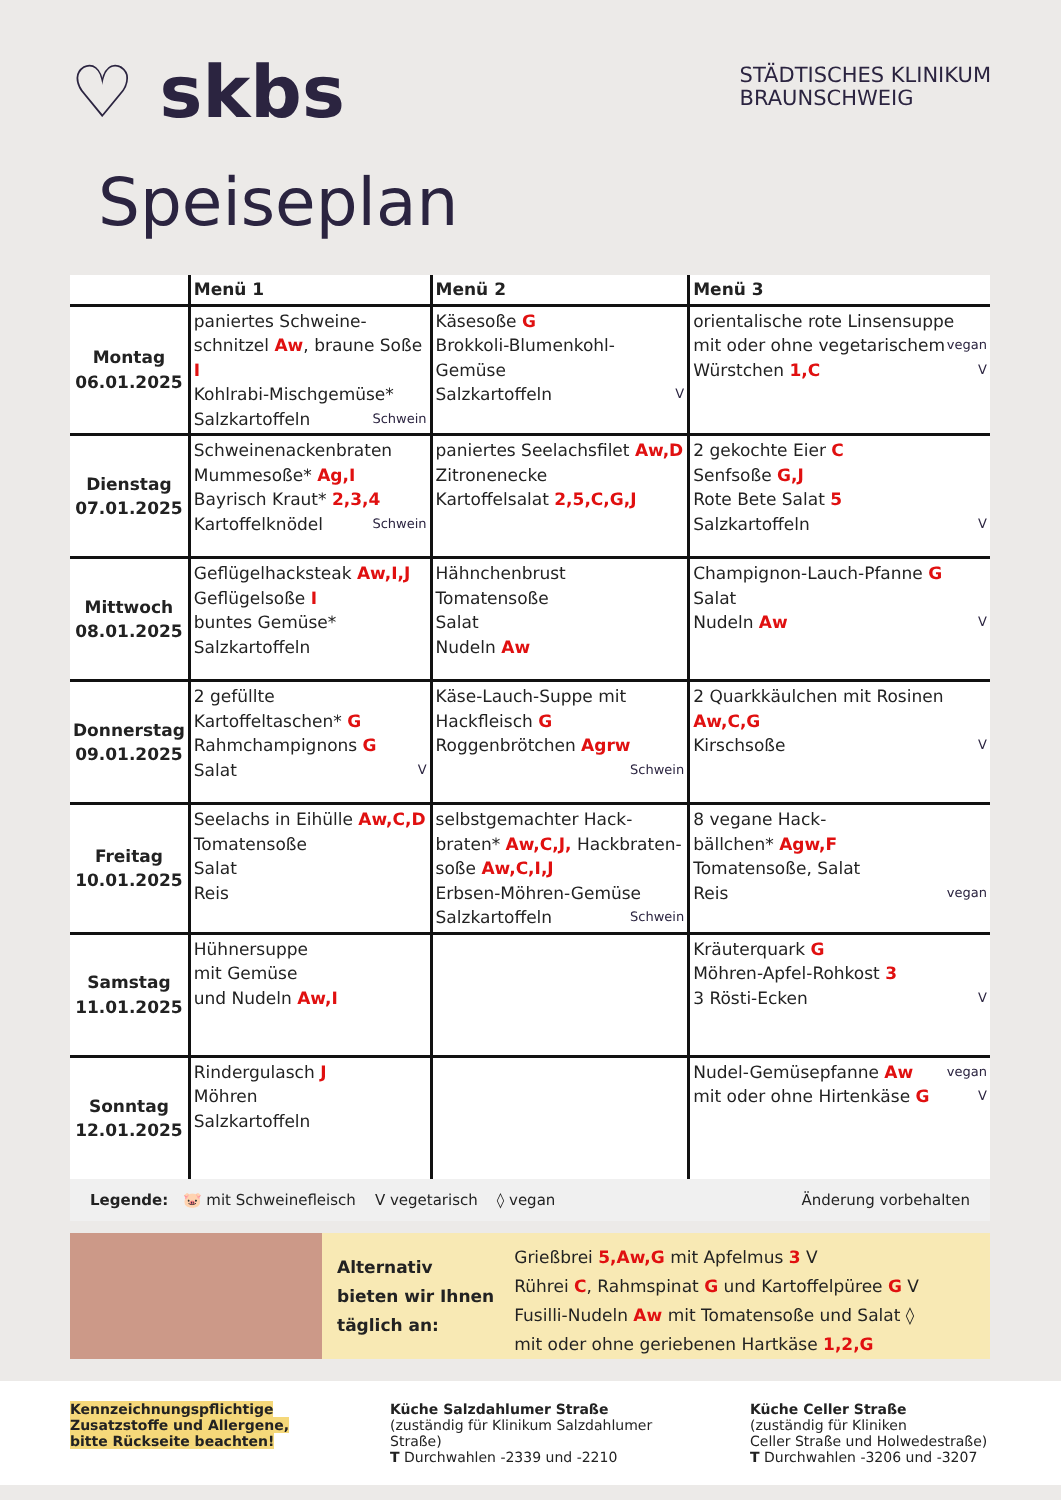STÄDTISCHES KLINIKUM
BRAUNSCHWEIG
♡ skbs
Speiseplan
| | Menü 1 | Menü 2 | Menü 3 |
| --- | --- | --- | --- |
| Montag 06.01.2025 | paniertes Schweine- schnitzel Aw , braune Soße I Kohlrabi-Mischgemüse* Salzkartoffeln Schwein | Käsesoße G Brokkoli-Blumenkohl-Gemüse Salzkartoffeln V | orientalische rote Linsensuppe vegan mit oder ohne vegetarischem Würstchen 1,C V |
| Dienstag 07.01.2025 | Schweinenackenbraten Mummesoße* Ag,I Bayrisch Kraut* 2,3,4 Kartoffelknödel Schwein | paniertes Seelachsfilet Aw,D Zitronenecke Kartoffelsalat 2,5,C,G,J | 2 gekochte Eier C Senfsoße G,J Rote Bete Salat 5 Salzkartoffeln V |
| Mittwoch 08.01.2025 | Geflügelhacksteak Aw,I,J Geflügelsoße I buntes Gemüse* Salzkartoffeln | Hähnchenbrust Tomatensoße Salat Nudeln Aw | Champignon-Lauch-Pfanne G Salat Nudeln Aw V |
| Donnerstag 09.01.2025 | 2 gefüllte Kartoffeltaschen* G Rahmchampignons G Salat V | Käse-Lauch-Suppe mit Hackfleisch G Roggenbrötchen Agrw Schwein | 2 Quarkkäulchen mit Rosinen Aw,C,G Kirschsoße V |
| Freitag 10.01.2025 | Seelachs in Eihülle Aw,C,D Tomatensoße Salat Reis | selbstgemachter Hack- braten* Aw,C,J, Hackbraten- soße Aw,C,I,J Erbsen-Möhren-Gemüse Salzkartoffeln Schwein | 8 vegane Hack- bällchen* Agw,F Tomatensoße, Salat Reis vegan |
| Samstag 11.01.2025 | Hühnersuppe mit Gemüse und Nudeln Aw,I | | Kräuterquark G Möhren-Apfel-Rohkost 3 3 Rösti-Ecken V |
| Sonntag 12.01.2025 | Rindergulasch J Möhren Salzkartoffeln | | Nudel-Gemüsepfanne Aw vegan mit oder ohne Hirtenkäse G V |
Legende: 🐷 mit Schweinefleisch V vegetarisch ◊ vegan Änderung vorbehalten
Alternativ
bieten wir Ihnen
täglich an:
Grießbrei 5,Aw,G mit Apfelmus 3 V
Rührei C, Rahmspinat G und Kartoffelpüree G V
Fusilli-Nudeln Aw mit Tomatensoße und Salat ◊
mit oder ohne geriebenen Hartkäse 1,2,G
Kennzeichnungspflichtige Zusatzstoffe und Allergene, bitte Rückseite beachten!
Küche Salzdahlumer Straße
(zuständig für Klinikum Salzdahlumer Straße)
T Durchwahlen -2339 und -2210
Küche Celler Straße
(zuständig für Kliniken
Celler Straße und Holwedestraße)
T Durchwahlen -3206 und -3207